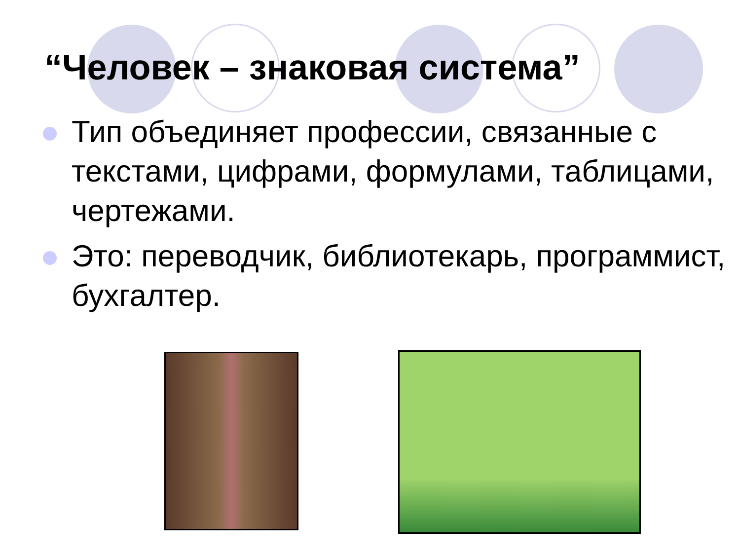“Человек – знаковая система”
Тип объединяет профессии, связанные с текстами, цифрами, формулами, таблицами, чертежами.
Это: переводчик, библиотекарь, программист, бухгалтер.